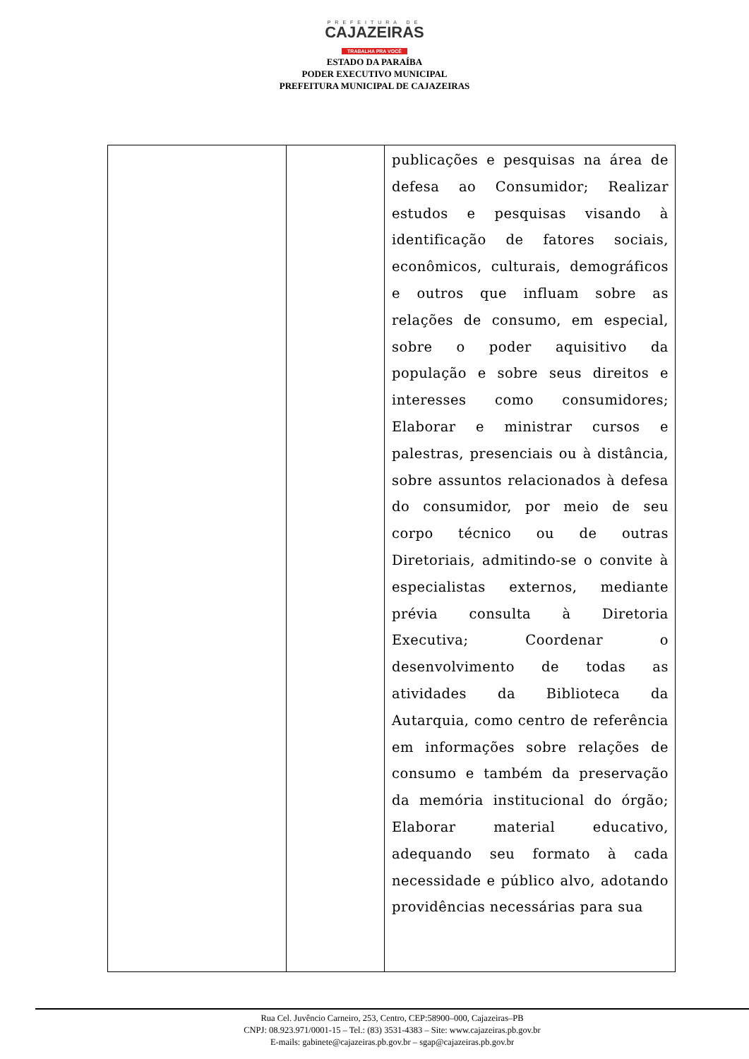PREFEITURA DE
CAJAZEIRAS
TRABALHA PRA VOCÊ
ESTADO DA PARAÍBA
PODER EXECUTIVO MUNICIPAL
PREFEITURA MUNICIPAL DE CAJAZEIRAS
| | | publicações e pesquisas na área de defesa ao Consumidor; Realizar estudos e pesquisas visando à identificação de fatores sociais, econômicos, culturais, demográficos e outros que influam sobre as relações de consumo, em especial, sobre o poder aquisitivo da população e sobre seus direitos e interesses como consumidores; Elaborar e ministrar cursos e palestras, presenciais ou à distância, sobre assuntos relacionados à defesa do consumidor, por meio de seu corpo técnico ou de outras Diretoriais, admitindo-se o convite à especialistas externos, mediante prévia consulta à Diretoria Executiva; Coordenar o desenvolvimento de todas as atividades da Biblioteca da Autarquia, como centro de referência em informações sobre relações de consumo e também da preservação da memória institucional do órgão; Elaborar material educativo, adequando seu formato à cada necessidade e público alvo, adotando providências necessárias para sua |
Rua Cel. Juvêncio Carneiro, 253, Centro, CEP:58900–000, Cajazeiras–PB
CNPJ: 08.923.971/0001-15 – Tel.: (83) 3531-4383 – Site: www.cajazeiras.pb.gov.br
E-mails: gabinete@cajazeiras.pb.gov.br – sgap@cajazeiras.pb.gov.br